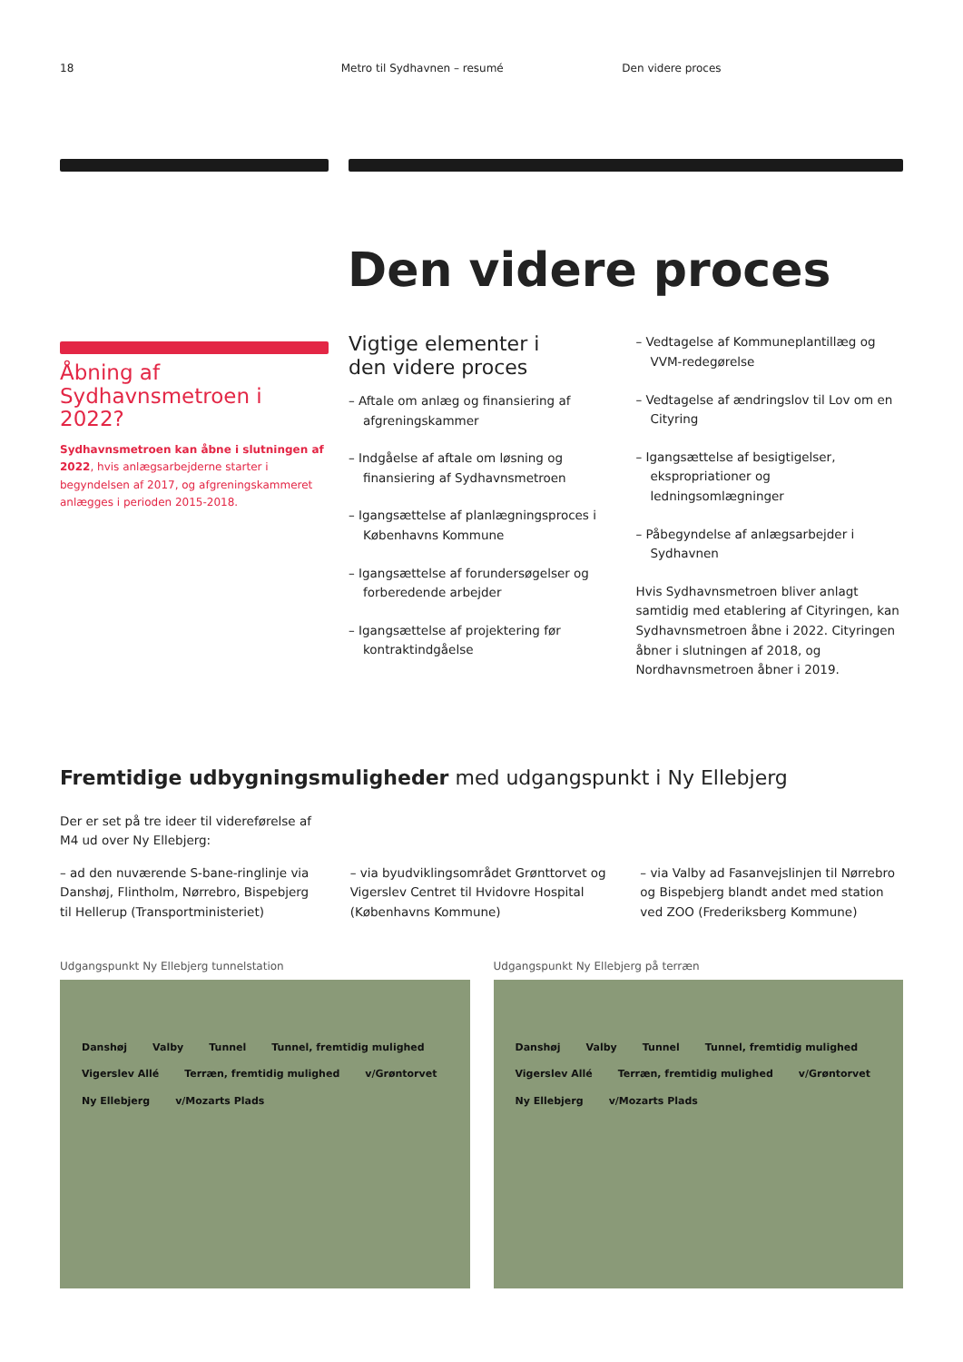18 Metro til Sydhavnen – resumé Den videre proces
Den videre proces
Åbning af Sydhavnsmetroen i 2022?
Sydhavnsmetroen kan åbne i slutningen af 2022, hvis anlægsarbejderne starter i begyndelsen af 2017, og afgreningskammeret anlægges i perioden 2015-2018.
Vigtige elementer i
den videre proces
– Aftale om anlæg og finansiering af afgreningskammer
– Indgåelse af aftale om løsning og finansiering af Sydhavnsmetroen
– Igangsættelse af planlægningsproces i Københavns Kommune
– Igangsættelse af forundersøgelser og forberedende arbejder
– Igangsættelse af projektering før kontraktindgåelse
– Vedtagelse af Kommuneplantillæg og VVM-redegørelse
– Vedtagelse af ændringslov til Lov om en Cityring
– Igangsættelse af besigtigelser, ekspropriationer og ledningsomlægninger
– Påbegyndelse af anlægsarbejder i Sydhavnen
Hvis Sydhavnsmetroen bliver anlagt samtidig med etablering af Cityringen, kan Sydhavnsmetroen åbne i 2022. Cityringen åbner i slutningen af 2018, og Nordhavnsmetroen åbner i 2019.
Fremtidige udbygningsmuligheder med udgangspunkt i Ny Ellebjerg
Der er set på tre ideer til videreførelse af M4 ud over Ny Ellebjerg:
– ad den nuværende S-bane-ringlinje via Danshøj, Flintholm, Nørrebro, Bispebjerg til Hellerup (Transportministeriet)
– via byudviklingsområdet Grønttorvet og Vigerslev Centret til Hvidovre Hospital (Københavns Kommune)
– via Valby ad Fasanvejslinjen til Nørrebro og Bispebjerg blandt andet med station ved ZOO (Frederiksberg Kommune)
Udgangspunkt Ny Ellebjerg tunnelstation
Danshøj Valby Tunnel Tunnel, fremtidig mulighed Vigerslev Allé Terræn, fremtidig mulighed v/Grøntorvet Ny Ellebjerg v/Mozarts Plads
Udgangspunkt Ny Ellebjerg på terræn
Danshøj Valby Tunnel Tunnel, fremtidig mulighed Vigerslev Allé Terræn, fremtidig mulighed v/Grøntorvet Ny Ellebjerg v/Mozarts Plads